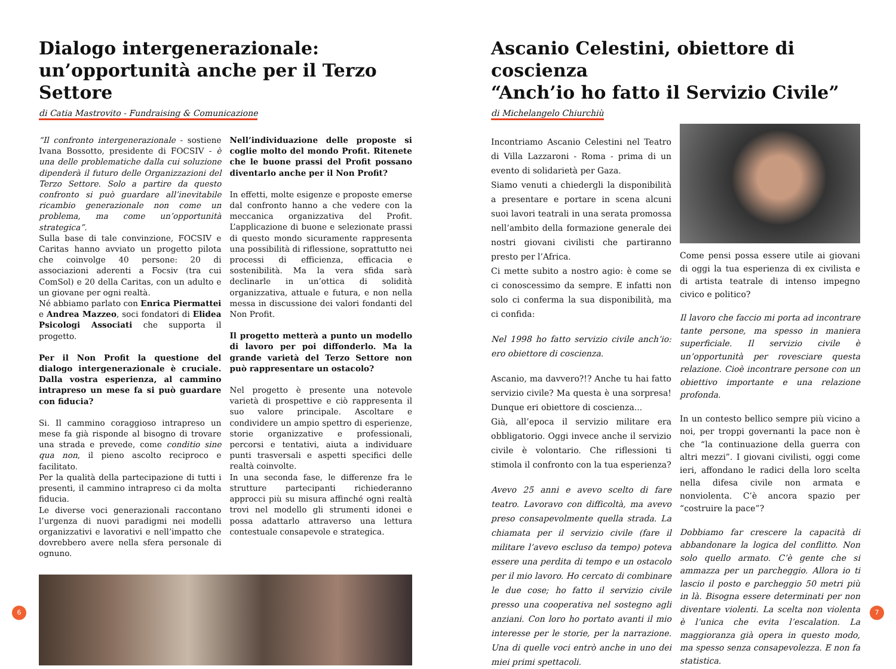Dialogo intergenerazionale:
un’opportunità anche per il Terzo Settore
di Catia Mastrovito - Fundraising & Comunicazione
“Il confronto intergenerazionale - sostiene Ivana Bossotto, presidente di FOCSIV - è una delle problematiche dalla cui soluzione dipenderà il futuro delle Organizzazioni del Terzo Settore. Solo a partire da questo confronto si può guardare all’inevitabile ricambio generazionale non come un problema, ma come un’opportunità strategica”.
Sulla base di tale convinzione, FOCSIV e Caritas hanno avviato un progetto pilota che coinvolge 40 persone: 20 di associazioni aderenti a Focsiv (tra cui ComSol) e 20 della Caritas, con un adulto e un giovane per ogni realtà.
Né abbiamo parlato con Enrica Piermattei e Andrea Mazzeo, soci fondatori di Elidea Psicologi Associati che supporta il progetto.
Per il Non Profit la questione del dialogo intergenerazionale è cruciale. Dalla vostra esperienza, al cammino intrapreso un mese fa si può guardare con fiducia?
Si. Il cammino coraggioso intrapreso un mese fa già risponde al bisogno di trovare una strada e prevede, come conditio sine qua non, il pieno ascolto reciproco e facilitato.
Per la qualità della partecipazione di tutti i presenti, il cammino intrapreso ci da molta fiducia.
Le diverse voci generazionali raccontano l’urgenza di nuovi paradigmi nei modelli organizzativi e lavorativi e nell’impatto che dovrebbero avere nella sfera personale di ognuno.
Nell’individuazione delle proposte si coglie molto del mondo Profit. Ritenete che le buone prassi del Profit possano diventarlo anche per il Non Profit?
In effetti, molte esigenze e proposte emerse dal confronto hanno a che vedere con la meccanica organizzativa del Profit. L’applicazione di buone e selezionate prassi di questo mondo sicuramente rappresenta una possibilità di riflessione, soprattutto nei processi di efficienza, efficacia e sostenibilità. Ma la vera sfida sarà declinarle in un’ottica di solidità organizzativa, attuale e futura, e non nella messa in discussione dei valori fondanti del Non Profit.
Il progetto metterà a punto un modello di lavoro per poi diffonderlo. Ma la grande varietà del Terzo Settore non può rappresentare un ostacolo?
Nel progetto è presente una notevole varietà di prospettive e ciò rappresenta il suo valore principale. Ascoltare e condividere un ampio spettro di esperienze, storie organizzative e professionali, percorsi e tentativi, aiuta a individuare punti trasversali e aspetti specifici delle realtà coinvolte.
In una seconda fase, le differenze fra le strutture partecipanti richiederanno approcci più su misura affinché ogni realtà trovi nel modello gli strumenti idonei e possa adattarlo attraverso una lettura contestuale consapevole e strategica.
6
Ascanio Celestini, obiettore di coscienza
“Anch’io ho fatto il Servizio Civile”
di Michelangelo Chiurchiù
Incontriamo Ascanio Celestini nel Teatro di Villa Lazzaroni - Roma - prima di un evento di solidarietà per Gaza.
Siamo venuti a chiedergli la disponibilità a presentare e portare in scena alcuni suoi lavori teatrali in una serata promossa nell’ambito della formazione generale dei nostri giovani civilisti che partiranno presto per l’Africa.
Ci mette subito a nostro agio: è come se ci conoscessimo da sempre. E infatti non solo ci conferma la sua disponibilità, ma ci confida:
Nel 1998 ho fatto servizio civile anch’io: ero obiettore di coscienza.
Ascanio, ma davvero?!? Anche tu hai fatto servizio civile? Ma questa è una sorpresa! Dunque eri obiettore di coscienza...
Già, all’epoca il servizio militare era obbligatorio. Oggi invece anche il servizio civile è volontario. Che riflessioni ti stimola il confronto con la tua esperienza?
Avevo 25 anni e avevo scelto di fare teatro. Lavoravo con difficoltà, ma avevo preso consapevolmente quella strada. La chiamata per il servizio civile (fare il militare l’avevo escluso da tempo) poteva essere una perdita di tempo e un ostacolo per il mio lavoro. Ho cercato di combinare le due cose; ho fatto il servizio civile presso una cooperativa nel sostegno agli anziani. Con loro ho portato avanti il mio interesse per le storie, per la narrazione. Una di quelle voci entrò anche in uno dei miei primi spettacoli.
Come pensi possa essere utile ai giovani di oggi la tua esperienza di ex civilista e di artista teatrale di intenso impegno civico e politico?
Il lavoro che faccio mi porta ad incontrare tante persone, ma spesso in maniera superficiale. Il servizio civile è un’opportunità per rovesciare questa relazione. Cioè incontrare persone con un obiettivo importante e una relazione profonda.
In un contesto bellico sempre più vicino a noi, per troppi governanti la pace non è che “la continuazione della guerra con altri mezzi”. I giovani civilisti, oggi come ieri, affondano le radici della loro scelta nella difesa civile non armata e nonviolenta. C’è ancora spazio per “costruire la pace”?
Dobbiamo far crescere la capacità di abbandonare la logica del conflitto. Non solo quello armato. C’è gente che si ammazza per un parcheggio. Allora io ti lascio il posto e parcheggio 50 metri più in là. Bisogna essere determinati per non diventare violenti. La scelta non violenta è l’unica che evita l’escalation. La maggioranza già opera in questo modo, ma spesso senza consapevolezza. E non fa statistica.
7